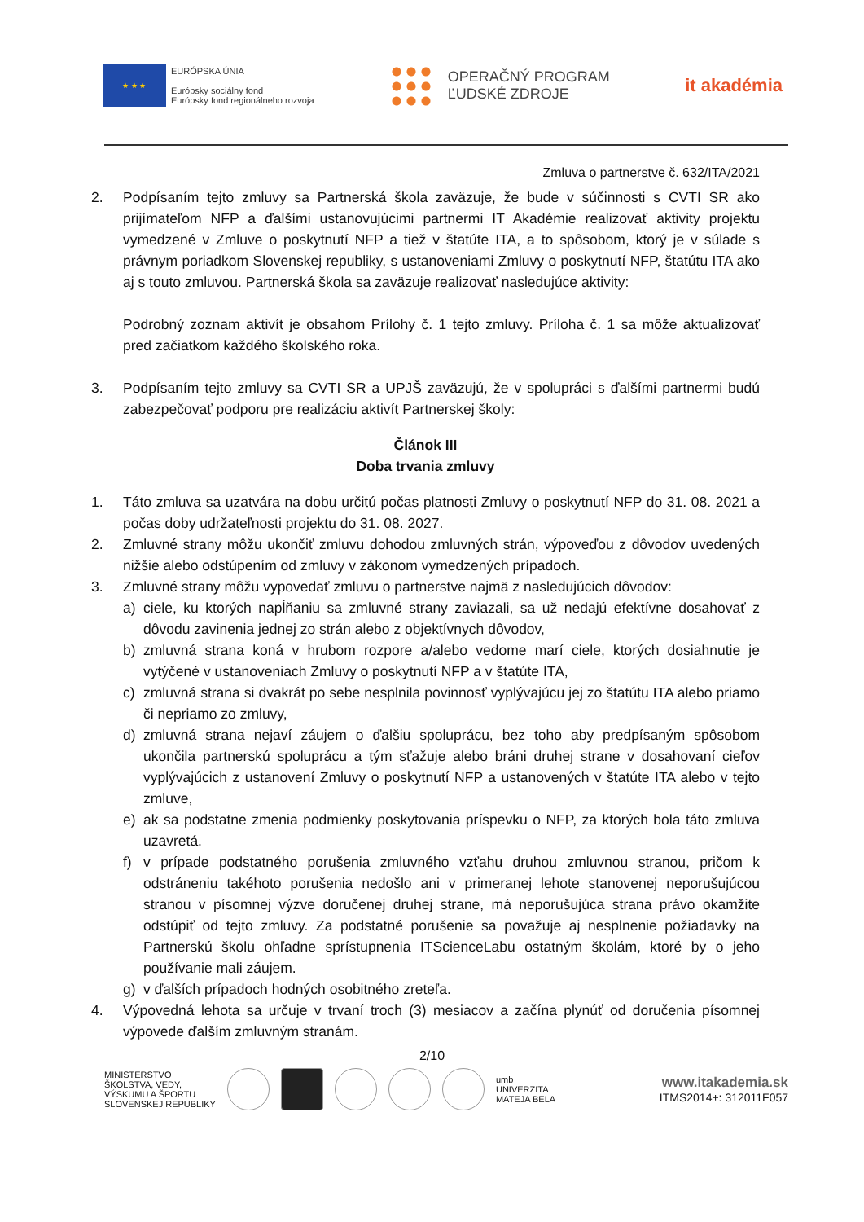★ ★ ★
EURÓPSKA ÚNIA
Európsky sociálny fond
Európsky fond regionálneho rozvoja
OPERAČNÝ PROGRAM
ĽUDSKÉ ZDROJE
it akadémia
Zmluva o partnerstve č. 632/ITA/2021
2. Podpísaním tejto zmluvy sa Partnerská škola zaväzuje, že bude v súčinnosti s CVTI SR ako prijímateľom NFP a ďalšími ustanovujúcimi partnermi IT Akadémie realizovať aktivity projektu vymedzené v Zmluve o poskytnutí NFP a tiež v štatúte ITA, a to spôsobom, ktorý je v súlade s právnym poriadkom Slovenskej republiky, s ustanoveniami Zmluvy o poskytnutí NFP, štatútu ITA ako aj s touto zmluvou. Partnerská škola sa zaväzuje realizovať nasledujúce aktivity:
Podrobný zoznam aktivít je obsahom Prílohy č. 1 tejto zmluvy. Príloha č. 1 sa môže aktualizovať pred začiatkom každého školského roka.
3. Podpísaním tejto zmluvy sa CVTI SR a UPJŠ zaväzujú, že v spolupráci s ďalšími partnermi budú zabezpečovať podporu pre realizáciu aktivít Partnerskej školy:
Článok III
Doba trvania zmluvy
1. Táto zmluva sa uzatvára na dobu určitú počas platnosti Zmluvy o poskytnutí NFP do 31. 08. 2021 a počas doby udržateľnosti projektu do 31. 08. 2027.
2. Zmluvné strany môžu ukončiť zmluvu dohodou zmluvných strán, výpoveďou z dôvodov uvedených nižšie alebo odstúpením od zmluvy v zákonom vymedzených prípadoch.
3. Zmluvné strany môžu vypovedať zmluvu o partnerstve najmä z nasledujúcich dôvodov:
a) ciele, ku ktorých napĺňaniu sa zmluvné strany zaviazali, sa už nedajú efektívne dosahovať z dôvodu zavinenia jednej zo strán alebo z objektívnych dôvodov,
b) zmluvná strana koná v hrubom rozpore a/alebo vedome marí ciele, ktorých dosiahnutie je vytýčené v ustanoveniach Zmluvy o poskytnutí NFP a v štatúte ITA,
c) zmluvná strana si dvakrát po sebe nesplnila povinnosť vyplývajúcu jej zo štatútu ITA alebo priamo či nepriamo zo zmluvy,
d) zmluvná strana nejaví záujem o ďalšiu spoluprácu, bez toho aby predpísaným spôsobom ukončila partnerskú spoluprácu a tým sťažuje alebo bráni druhej strane v dosahovaní cieľov vyplývajúcich z ustanovení Zmluvy o poskytnutí NFP a ustanovených v štatúte ITA alebo v tejto zmluve,
e) ak sa podstatne zmenia podmienky poskytovania príspevku o NFP, za ktorých bola táto zmluva uzavretá.
f) v prípade podstatného porušenia zmluvného vzťahu druhou zmluvnou stranou, pričom k odstráneniu takéhoto porušenia nedošlo ani v primeranej lehote stanovenej neporušujúcou stranou v písomnej výzve doručenej druhej strane, má neporušujúca strana právo okamžite odstúpiť od tejto zmluvy. Za podstatné porušenie sa považuje aj nesplnenie požiadavky na Partnerskú školu ohľadne sprístupnenia ITScienceLabu ostatným školám, ktoré by o jeho používanie mali záujem.
g) v ďalších prípadoch hodných osobitného zreteľa.
4. Výpovedná lehota sa určuje v trvaní troch (3) mesiacov a začína plynúť od doručenia písomnej výpovede ďalším zmluvným stranám.
2/10
MINISTERSTVO
ŠKOLSTVA, VEDY,
VÝSKUMU A ŠPORTU
SLOVENSKEJ REPUBLIKY
umb
UNIVERZITA
MATEJA BELA
www.itakademia.sk
ITMS2014+: 312011F057